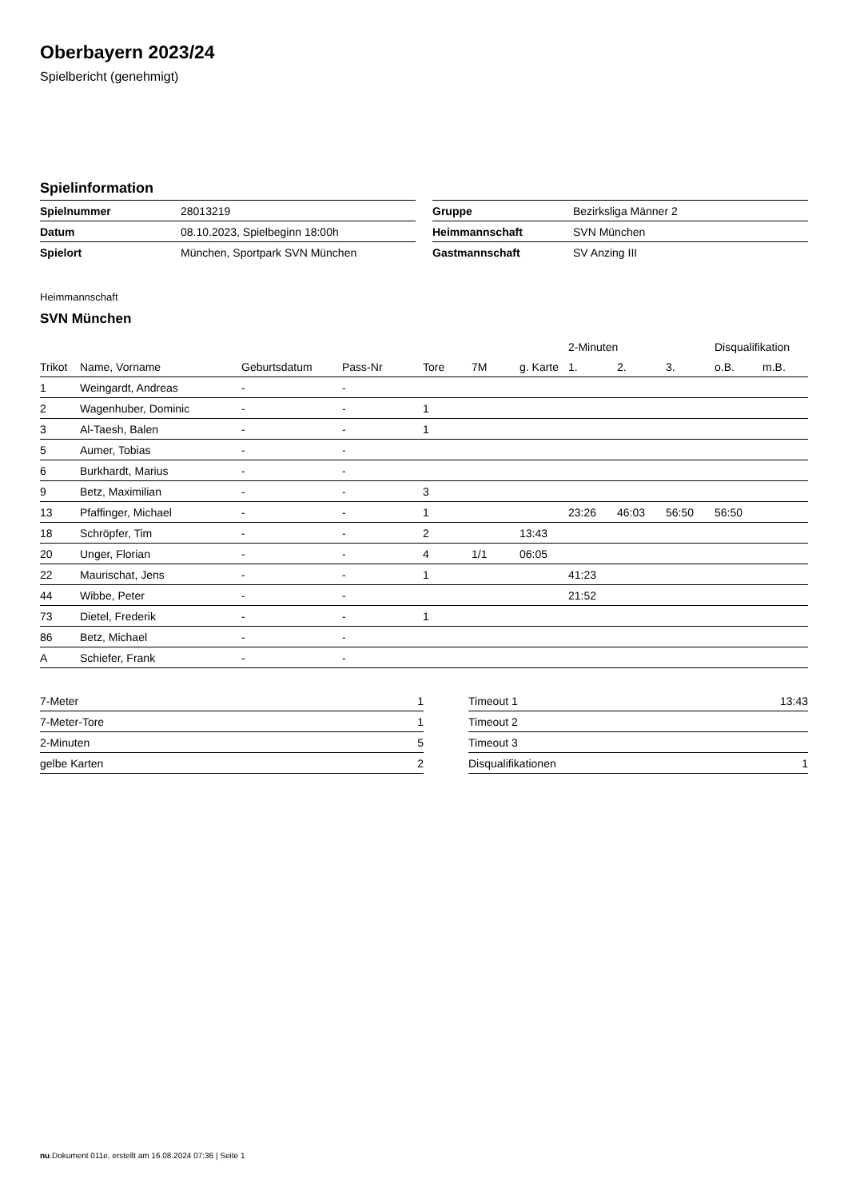Oberbayern 2023/24
Spielbericht (genehmigt)
Spielinformation
| Spielnummer | 28013219 |
| Datum | 08.10.2023, Spielbeginn 18:00h |
| Spielort | München, Sportpark SVN München |
| Gruppe | Bezirksliga Männer 2 |
| Heimmannschaft | SVN München |
| Gastmannschaft | SV Anzing III |
Heimmannschaft
SVN München
| | | | | | | | 2-Minuten | | | Disqualifikation | |
| --- | --- | --- | --- | --- | --- | --- | --- | --- | --- | --- | --- |
| Trikot | Name, Vorname | Geburtsdatum | Pass-Nr | Tore | 7M | g. Karte | 1. | 2. | 3. | o.B. | m.B. |
| 1 | Weingardt, Andreas | - | - | | | | | | | | |
| 2 | Wagenhuber, Dominic | - | - | 1 | | | | | | | |
| 3 | Al-Taesh, Balen | - | - | 1 | | | | | | | |
| 5 | Aumer, Tobias | - | - | | | | | | | | |
| 6 | Burkhardt, Marius | - | - | | | | | | | | |
| 9 | Betz, Maximilian | - | - | 3 | | | | | | | |
| 13 | Pfaffinger, Michael | - | - | 1 | | | 23:26 | 46:03 | 56:50 | 56:50 | |
| 18 | Schröpfer, Tim | - | - | 2 | | 13:43 | | | | | |
| 20 | Unger, Florian | - | - | 4 | 1/1 | 06:05 | | | | | |
| 22 | Maurischat, Jens | - | - | 1 | | | 41:23 | | | | |
| 44 | Wibbe, Peter | - | - | | | | 21:52 | | | | |
| 73 | Dietel, Frederik | - | - | 1 | | | | | | | |
| 86 | Betz, Michael | - | - | | | | | | | | |
| A | Schiefer, Frank | - | - | | | | | | | | |
| 7-Meter | 1 |
| 7-Meter-Tore | 1 |
| 2-Minuten | 5 |
| gelbe Karten | 2 |
| Timeout 1 | 13:43 |
| Timeout 2 | |
| Timeout 3 | |
| Disqualifikationen | 1 |
nu.Dokument 011e, erstellt am 16.08.2024 07:36 | Seite 1